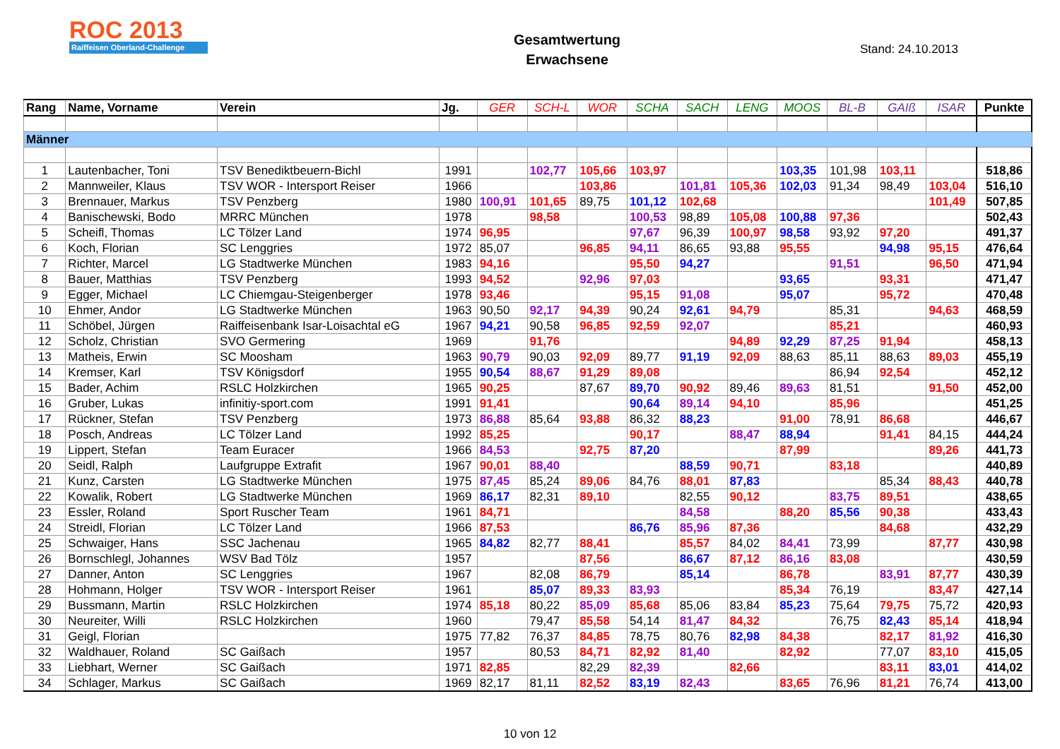ROC 2013
Raiffeisen Oberland-Challenge
Gesamtwertung
Erwachsene
Stand: 24.10.2013
| Rang | Name, Vorname | Verein | Jg. | GER | SCH-L | WOR | SCHA | SACH | LENG | MOOS | BL-B | GAIß | ISAR | Punkte |
| --- | --- | --- | --- | --- | --- | --- | --- | --- | --- | --- | --- | --- | --- | --- |
| Männer | | | | | | | | | | | | | | |
| 1 | Lautenbacher, Toni | TSV Benediktbeuern-Bichl | 1991 | | 102,77 | 105,66 | 103,97 | | | 103,35 | 101,98 | 103,11 | | 518,86 |
| 2 | Mannweiler, Klaus | TSV WOR - Intersport Reiser | 1966 | | | 103,86 | | 101,81 | 105,36 | 102,03 | 91,34 | 98,49 | 103,04 | 516,10 |
| 3 | Brennauer, Markus | TSV Penzberg | 1980 | 100,91 | 101,65 | 89,75 | 101,12 | 102,68 | | | | | 101,49 | 507,85 |
| 4 | Banischewski, Bodo | MRRC München | 1978 | | 98,58 | | 100,53 | 98,89 | 105,08 | 100,88 | 97,36 | | | 502,43 |
| 5 | Scheifl, Thomas | LC Tölzer Land | 1974 | 96,95 | | | 97,67 | 96,39 | 100,97 | 98,58 | 93,92 | 97,20 | | 491,37 |
| 6 | Koch, Florian | SC Lenggries | 1972 | 85,07 | | 96,85 | 94,11 | 86,65 | 93,88 | 95,55 | | 94,98 | 95,15 | 476,64 |
| 7 | Richter, Marcel | LG Stadtwerke München | 1983 | 94,16 | | | 95,50 | 94,27 | | | 91,51 | | 96,50 | 471,94 |
| 8 | Bauer, Matthias | TSV Penzberg | 1993 | 94,52 | | 92,96 | 97,03 | | | 93,65 | | 93,31 | | 471,47 |
| 9 | Egger, Michael | LC Chiemgau-Steigenberger | 1978 | 93,46 | | | 95,15 | 91,08 | | 95,07 | | 95,72 | | 470,48 |
| 10 | Ehmer, Andor | LG Stadtwerke München | 1963 | 90,50 | 92,17 | 94,39 | 90,24 | 92,61 | 94,79 | | 85,31 | | 94,63 | 468,59 |
| 11 | Schöbel, Jürgen | Raiffeisenbank Isar-Loisachtal eG | 1967 | 94,21 | 90,58 | 96,85 | 92,59 | 92,07 | | | 85,21 | | | 460,93 |
| 12 | Scholz, Christian | SVO Germering | 1969 | | 91,76 | | | | 94,89 | 92,29 | 87,25 | 91,94 | | 458,13 |
| 13 | Matheis, Erwin | SC Moosham | 1963 | 90,79 | 90,03 | 92,09 | 89,77 | 91,19 | 92,09 | 88,63 | 85,11 | 88,63 | 89,03 | 455,19 |
| 14 | Kremser, Karl | TSV Königsdorf | 1955 | 90,54 | 88,67 | 91,29 | 89,08 | | | | 86,94 | 92,54 | | 452,12 |
| 15 | Bader, Achim | RSLC Holzkirchen | 1965 | 90,25 | | 87,67 | 89,70 | 90,92 | 89,46 | 89,63 | 81,51 | | 91,50 | 452,00 |
| 16 | Gruber, Lukas | infinitiy-sport.com | 1991 | 91,41 | | | 90,64 | 89,14 | 94,10 | | 85,96 | | | 451,25 |
| 17 | Rückner, Stefan | TSV Penzberg | 1973 | 86,88 | 85,64 | 93,88 | 86,32 | 88,23 | | 91,00 | 78,91 | 86,68 | | 446,67 |
| 18 | Posch, Andreas | LC Tölzer Land | 1992 | 85,25 | | | 90,17 | | 88,47 | 88,94 | | 91,41 | 84,15 | 444,24 |
| 19 | Lippert, Stefan | Team Euracer | 1966 | 84,53 | | 92,75 | 87,20 | | | 87,99 | | | 89,26 | 441,73 |
| 20 | Seidl, Ralph | Laufgruppe Extrafit | 1967 | 90,01 | 88,40 | | | 88,59 | 90,71 | | 83,18 | | | 440,89 |
| 21 | Kunz, Carsten | LG Stadtwerke München | 1975 | 87,45 | 85,24 | 89,06 | 84,76 | 88,01 | 87,83 | | | 85,34 | 88,43 | 440,78 |
| 22 | Kowalik, Robert | LG Stadtwerke München | 1969 | 86,17 | 82,31 | 89,10 | | 82,55 | 90,12 | | 83,75 | 89,51 | | 438,65 |
| 23 | Essler, Roland | Sport Ruscher Team | 1961 | 84,71 | | | | 84,58 | | 88,20 | 85,56 | 90,38 | | 433,43 |
| 24 | Streidl, Florian | LC Tölzer Land | 1966 | 87,53 | | | 86,76 | 85,96 | 87,36 | | | 84,68 | | 432,29 |
| 25 | Schwaiger, Hans | SSC Jachenau | 1965 | 84,82 | 82,77 | 88,41 | | 85,57 | 84,02 | 84,41 | 73,99 | | 87,77 | 430,98 |
| 26 | Bornschlegl, Johannes | WSV Bad Tölz | 1957 | | | 87,56 | | 86,67 | 87,12 | 86,16 | 83,08 | | | 430,59 |
| 27 | Danner, Anton | SC Lenggries | 1967 | | 82,08 | 86,79 | | 85,14 | | 86,78 | | 83,91 | 87,77 | 430,39 |
| 28 | Hohmann, Holger | TSV WOR - Intersport Reiser | 1961 | | 85,07 | 89,33 | 83,93 | | | 85,34 | 76,19 | | 83,47 | 427,14 |
| 29 | Bussmann, Martin | RSLC Holzkirchen | 1974 | 85,18 | 80,22 | 85,09 | 85,68 | 85,06 | 83,84 | 85,23 | 75,64 | 79,75 | 75,72 | 420,93 |
| 30 | Neureiter, Willi | RSLC Holzkirchen | 1960 | | 79,47 | 85,58 | 54,14 | 81,47 | 84,32 | | 76,75 | 82,43 | 85,14 | 418,94 |
| 31 | Geigl, Florian | | 1975 | 77,82 | 76,37 | 84,85 | 78,75 | 80,76 | 82,98 | 84,38 | | 82,17 | 81,92 | 416,30 |
| 32 | Waldhauer, Roland | SC Gaißach | 1957 | | 80,53 | 84,71 | 82,92 | 81,40 | | 82,92 | | 77,07 | 83,10 | 415,05 |
| 33 | Liebhart, Werner | SC Gaißach | 1971 | 82,85 | | 82,29 | 82,39 | | 82,66 | | | 83,11 | 83,01 | 414,02 |
| 34 | Schlager, Markus | SC Gaißach | 1969 | 82,17 | 81,11 | 82,52 | 83,19 | 82,43 | | 83,65 | 76,96 | 81,21 | 76,74 | 413,00 |
10 von 12